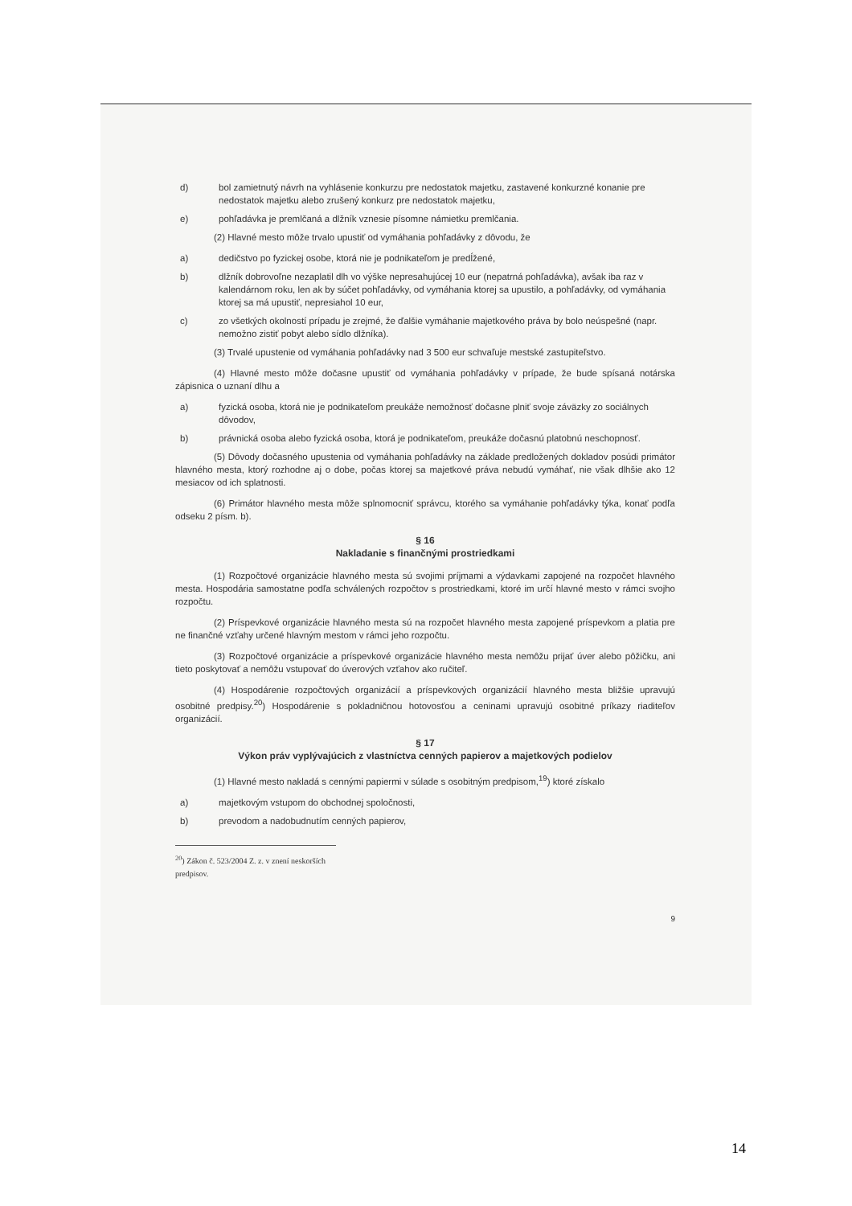d) bol zamietnutý návrh na vyhlásenie konkurzu pre nedostatok majetku, zastavené konkurzné konanie pre nedostatok majetku alebo zrušený konkurz pre nedostatok majetku,
e) pohľadávka je premlčaná a dlžník vznesie písomne námietku premlčania.
(2) Hlavné mesto môže trvalo upustiť od vymáhania pohľadávky z dôvodu, že
a) dedičstvo po fyzickej osobe, ktorá nie je podnikateľom je predĺžené,
b) dlžník dobrovoľne nezaplatil dlh vo výške nepresahujúcej 10 eur (nepatrná pohľadávka), avšak iba raz v kalendárnom roku, len ak by súčet pohľadávky, od vymáhania ktorej sa upustilo, a pohľadávky, od vymáhania ktorej sa má upustiť, nepresiahol 10 eur,
c) zo všetkých okolností prípadu je zrejmé, že ďalšie vymáhanie majetkového práva by bolo neúspešné (napr. nemožno zistiť pobyt alebo sídlo dlžníka).
(3) Trvalé upustenie od vymáhania pohľadávky nad 3 500 eur schvaľuje mestské zastupiteľstvo.
(4) Hlavné mesto môže dočasne upustiť od vymáhania pohľadávky v prípade, že bude spísaná notárska zápisnica o uznaní dlhu a
a) fyzická osoba, ktorá nie je podnikateľom preukáže nemožnosť dočasne plniť svoje záväzky zo sociálnych dôvodov,
b) právnická osoba alebo fyzická osoba, ktorá je podnikateľom, preukáže dočasnú platobnú neschopnosť.
(5) Dôvody dočasného upustenia od vymáhania pohľadávky na základe predložených dokladov posúdi primátor hlavného mesta, ktorý rozhodne aj o dobe, počas ktorej sa majetkové práva nebudú vymáhať, nie však dlhšie ako 12 mesiacov od ich splatnosti.
(6) Primátor hlavného mesta môže splnomocniť správcu, ktorého sa vymáhanie pohľadávky týka, konať podľa odseku 2 písm. b).
§ 16
Nakladanie s finančnými prostriedkami
(1) Rozpočtové organizácie hlavného mesta sú svojimi príjmami a výdavkami zapojené na rozpočet hlavného mesta. Hospodária samostatne podľa schválených rozpočtov s prostriedkami, ktoré im určí hlavné mesto v rámci svojho rozpočtu.
(2) Príspevkové organizácie hlavného mesta sú na rozpočet hlavného mesta zapojené príspevkom a platia pre ne finančné vzťahy určené hlavným mestom v rámci jeho rozpočtu.
(3) Rozpočtové organizácie a príspevkové organizácie hlavného mesta nemôžu prijať úver alebo pôžičku, ani tieto poskytovať a nemôžu vstupovať do úverových vzťahov ako ručiteľ.
(4) Hospodárenie rozpočtových organizácií a príspevkových organizácií hlavného mesta bližšie upravujú osobitné predpisy.<sup>20</sup>) Hospodárenie s pokladničnou hotovosťou a ceninami upravujú osobitné príkazy riaditeľov organizácií.
§ 17
Výkon práv vyplývajúcich z vlastníctva cenných papierov a majetkových podielov
(1) Hlavné mesto nakladá s cennými papiermi v súlade s osobitným predpisom,<sup>19</sup>) ktoré získalo
a) majetkovým vstupom do obchodnej spoločnosti,
b) prevodom a nadobudnutím cenných papierov,
<sup>20</sup>) Zákon č. 523/2004 Z. z. v znení neskorších predpisov.
9
14